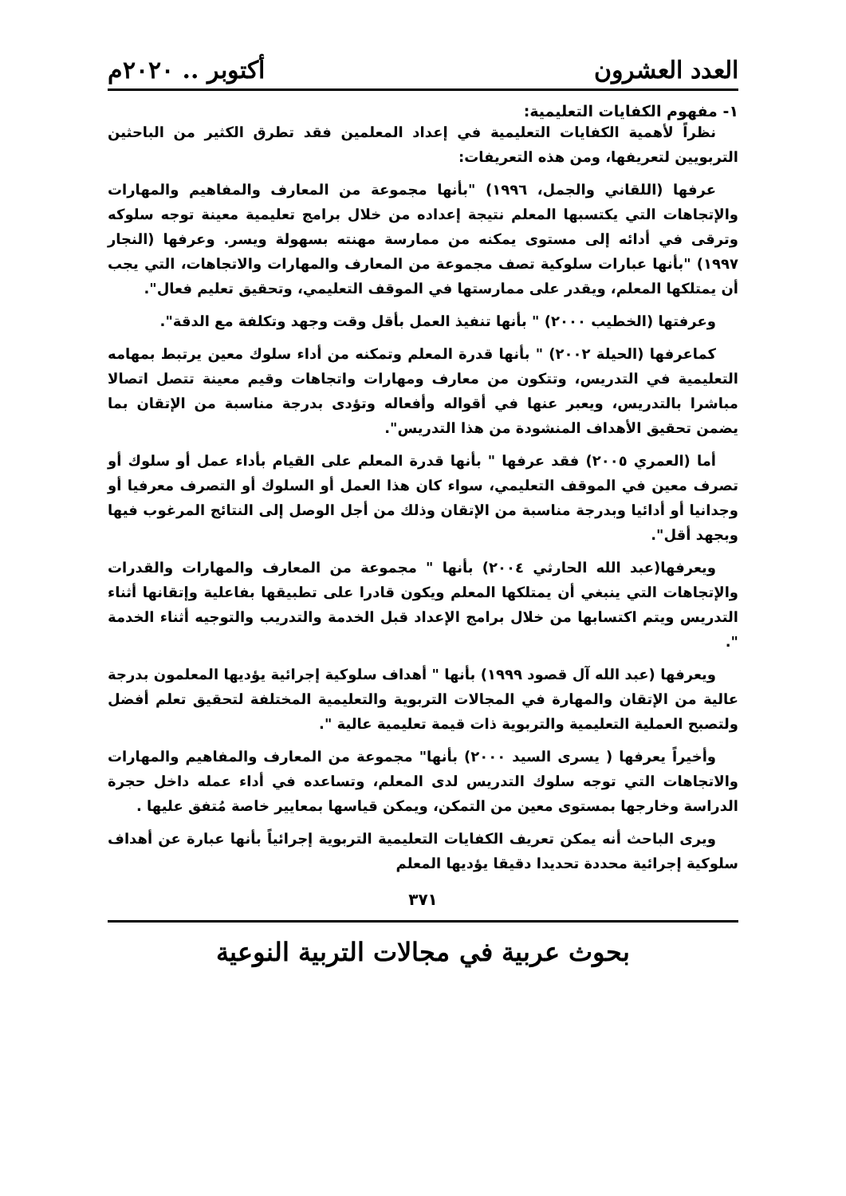العدد العشرون أكتوبر .. ٢٠٢٠م
١- مفهوم الكفايات التعليمية:
نظراً لأهمية الكفايات التعليمية في إعداد المعلمين فقد تطرق الكثير من الباحثين التربويين لتعريفها، ومن هذه التعريفات:
عرفها (اللقاني والجمل، ١٩٩٦) "بأنها مجموعة من المعارف والمفاهيم والمهارات والإتجاهات التي يكتسبها المعلم نتيجة إعداده من خلال برامج تعليمية معينة توجه سلوكه وترقى في أدائه إلى مستوى يمكنه من ممارسة مهنته بسهولة ويسر. وعرفها (النجار ١٩٩٧) "بأنها عبارات سلوكية تصف مجموعة من المعارف والمهارات والاتجاهات، التي يجب أن يمتلكها المعلم، ويقدر على ممارستها في الموقف التعليمي، وتحقيق تعليم فعال".
وعرفتها (الخطيب ٢٠٠٠) " بأنها تنفيذ العمل بأقل وقت وجهد وتكلفة مع الدقة".
كماعرفها (الحيلة ٢٠٠٢) " بأنها قدرة المعلم وتمكنه من أداء سلوك معين يرتبط بمهامه التعليمية في التدريس، وتتكون من معارف ومهارات واتجاهات وقيم معينة تتصل اتصالا مباشرا بالتدريس، ويعبر عنها في أقواله وأفعاله وتؤدى بدرجة مناسبة من الإتقان بما يضمن تحقيق الأهداف المنشودة من هذا التدريس".
أما (العمري ٢٠٠٥) فقد عرفها " بأنها قدرة المعلم على القيام بأداء عمل أو سلوك أو تصرف معين في الموقف التعليمي، سواء كان هذا العمل أو السلوك أو التصرف معرفيا أو وجدانيا أو أدائيا وبدرجة مناسبة من الإتقان وذلك من أجل الوصل إلى النتائج المرغوب فيها وبجهد أقل".
ويعرفها(عبد الله الحارثي ٢٠٠٤) بأنها " مجموعة من المعارف والمهارات والقدرات والإتجاهات التي ينبغي أن يمتلكها المعلم ويكون قادرا على تطبيقها بفاعلية وإتقانها أثناء التدريس ويتم اكتسابها من خلال برامج الإعداد قبل الخدمة والتدريب والتوجيه أثناء الخدمة ".
ويعرفها (عبد الله آل قصود ١٩٩٩) بأنها " أهداف سلوكية إجرائية يؤديها المعلمون بدرجة عالية من الإتقان والمهارة في المجالات التربوية والتعليمية المختلفة لتحقيق تعلم أفضل ولتصبح العملية التعليمية والتربوية ذات قيمة تعليمية عالية ".
وأخيراً يعرفها ( يسرى السيد ٢٠٠٠) بأنها" مجموعة من المعارف والمفاهيم والمهارات والاتجاهات التي توجه سلوك التدريس لدى المعلم، وتساعده في أداء عمله داخل حجرة الدراسة وخارجها بمستوى معين من التمكن، ويمكن قياسها بمعايير خاصة مُتفق عليها .
ويرى الباحث أنه يمكن تعريف الكفايات التعليمية التربوية إجرائياً بأنها عبارة عن أهداف سلوكية إجرائية محددة تحديدا دقيقا يؤديها المعلم
٣٧١
بحوث عربية في مجالات التربية النوعية